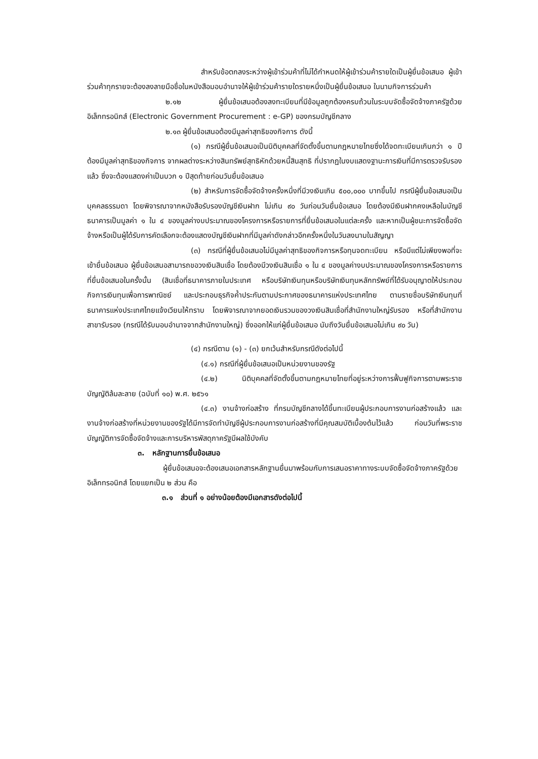สำหรับข้อตกลงระหว่างผู้เข้าร่วมค้าที่ไม่ได้กำหนดให้ผู้เข้าร่วมค้ารายใดเป็นผู้ยื่นข้อเสนอ ผู้เข้าร่วมค้าทุกรายจะต้องลงลายมือชื่อในหนังสือมอบอำนาจให้ผู้เข้าร่วมค้ารายใดรายหนึ่งเป็นผู้ยื่นข้อเสนอ ในนามกิจการร่วมค้า
๒.๑๒ ผู้ยื่นข้อเสนอต้องลงทะเบียนที่มีข้อมูลถูกต้องครบถ้วนในระบบจัดซื้อจัดจ้างภาครัฐด้วย อิเล็กทรอนิกส์ (Electronic Government Procurement : e-GP) ของกรมบัญชีกลาง
๒.๑๓ ผู้ยื่นข้อเสนอต้องมีมูลค่าสุทธิของกิจการ ดังนี้
(๑) กรณีผู้ยื่นข้อเสนอเป็นนิติบุคคลที่จัดตั้งขึ้นตามกฎหมายไทยซึ่งได้จดทะเบียนเกินกว่า ๑ ปี ต้องมีมูลค่าสุทธิของกิจการ จากผลต่างระหว่างสินทรัพย์สุทธิหักด้วยหนี้สินสุทธิ ที่ปรากฏในงบแสดงฐานะการเงินที่มีการตรวจรับรองแล้ว ซึ่งจะต้องแสดงค่าเป็นบวก ๑ ปีสุดท้ายก่อนวันยื่นข้อเสนอ
(๒) สำหรับการจัดซื้อจัดจ้างครั้งหนึ่งที่มีวงเงินเกิน ๕๐๐,๐๐๐ บาทขึ้นไป กรณีผู้ยื่นข้อเสนอเป็นบุคคลธรรมดา โดยพิจารณาจากหนังสือรับรองบัญชีเงินฝาก ไม่เกิน ๙๐ วันก่อนวันยื่นข้อเสนอ โดยต้องมีเงินฝากคงเหลือในบัญชีธนาคารเป็นมูลค่า ๑ ใน ๔ ของมูลค่างบประมาณของโครงการหรือรายการที่ยื่นข้อเสนอในแต่ละครั้ง และหากเป็นผู้ชนะการจัดซื้อจัดจ้างหรือเป็นผู้ได้รับการคัดเลือกจะต้องแสดงบัญชีเงินฝากที่มีมูลค่าดังกล่าวอีกครั้งหนึ่งในวันลงนามในสัญญา
(๓) กรณีที่ผู้ยื่นข้อเสนอไม่มีมูลค่าสุทธิของกิจการหรือทุนจดทะเบียน หรือมีแต่ไม่เพียงพอที่จะ เข้ายื่นข้อเสนอ ผู้ยื่นข้อเสนอสามารถขอวงเงินสินเชื่อ โดยต้องมีวงเงินสินเชื่อ ๑ ใน ๔ ของมูลค่างบประมาณของโครงการหรือรายการที่ยื่นข้อเสนอในครั้งนั้น (สินเชื่อที่ธนาคารภายในประเทศ หรือบริษัทเงินทุนหรือบริษัทเงินทุนหลักทรัพย์ที่ได้รับอนุญาตให้ประกอบกิจการเงินทุนเพื่อการพาณิชย์ และประกอบธุรกิจค้ำประกันตามประกาศของธนาคารแห่งประเทศไทย ตามรายชื่อบริษัทเงินทุนที่ธนาคารแห่งประเทศไทยแจ้งเวียนให้ทราบ โดยพิจารณาจากยอดเงินรวมของวงเงินสินเชื่อที่สำนักงานใหญ่รับรอง หรือที่สำนักงานสาขารับรอง (กรณีได้รับมอบอำนาจจากสำนักงานใหญ่) ซึ่งออกให้แก่ผู้ยื่นข้อเสนอ นับถึงวันยื่นข้อเสนอไม่เกิน ๙๐ วัน)
(๔) กรณีตาม (๑) - (๓) ยกเว้นสำหรับกรณีดังต่อไปนี้
(๔.๑) กรณีที่ผู้ยื่นข้อเสนอเป็นหน่วยงานของรัฐ
(๔.๒) นิติบุคคลที่จัดตั้งขึ้นตามกฎหมายไทยที่อยู่ระหว่างการฟื้นฟูกิจการตามพระราชบัญญัติล้มละลาย (ฉบับที่ ๑๐) พ.ศ. ๒๕๖๑
(๔.๓) งานจ้างก่อสร้าง ที่กรมบัญชีกลางได้ขึ้นทะเบียนผู้ประกอบการงานก่อสร้างแล้ว และงานจ้างก่อสร้างที่หน่วยงานของรัฐได้มีการจัดทำบัญชีผู้ประกอบการงานก่อสร้างที่มีคุณสมบัติเบื้องต้นไว้แล้ว ก่อนวันที่พระราชบัญญัติการจัดซื้อจัดจ้างและการบริหารพัสดุภาครัฐมีผลใช้บังคับ
๓. หลักฐานการยื่นข้อเสนอ
ผู้ยื่นข้อเสนอจะต้องเสนอเอกสารหลักฐานยื่นมาพร้อมกับการเสนอราคาทางระบบจัดซื้อจัดจ้างภาครัฐด้วยอิเล็กทรอนิกส์ โดยแยกเป็น ๒ ส่วน คือ
๓.๑ ส่วนที่ ๑ อย่างน้อยต้องมีเอกสารดังต่อไปนี้